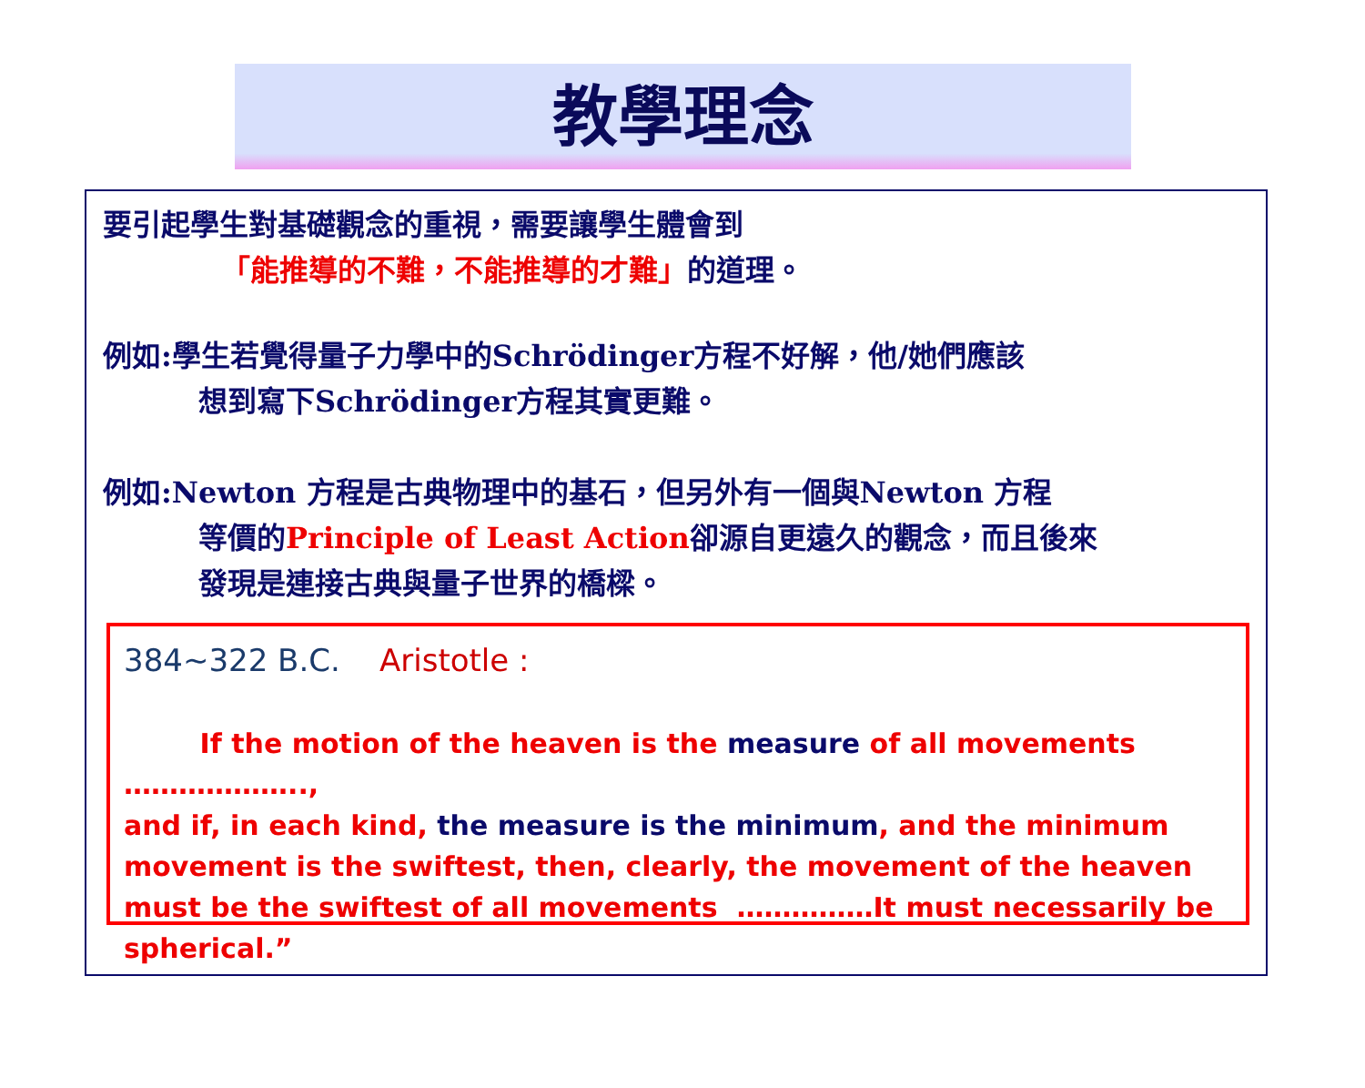教學理念
要引起學生對基礎觀念的重視，需要讓學生體會到
「能推導的不難，不能推導的才難」的道理。
例如:學生若覺得量子力學中的Schrödinger方程不好解，他/她們應該
想到寫下Schrödinger方程其實更難。
例如:Newton 方程是古典物理中的基石，但另外有一個與Newton 方程
等價的Principle of Least Action卻源自更遠久的觀念，而且後來
發現是連接古典與量子世界的橋樑。
384~322 B.C. Aristotle :
If the motion of the heaven is the measure of all movements ………………..,
and if, in each kind, the measure is the minimum, and the minimum movement is the swiftest, then, clearly, the movement of the heaven must be the swiftest of all movements ……………It must necessarily be spherical.”